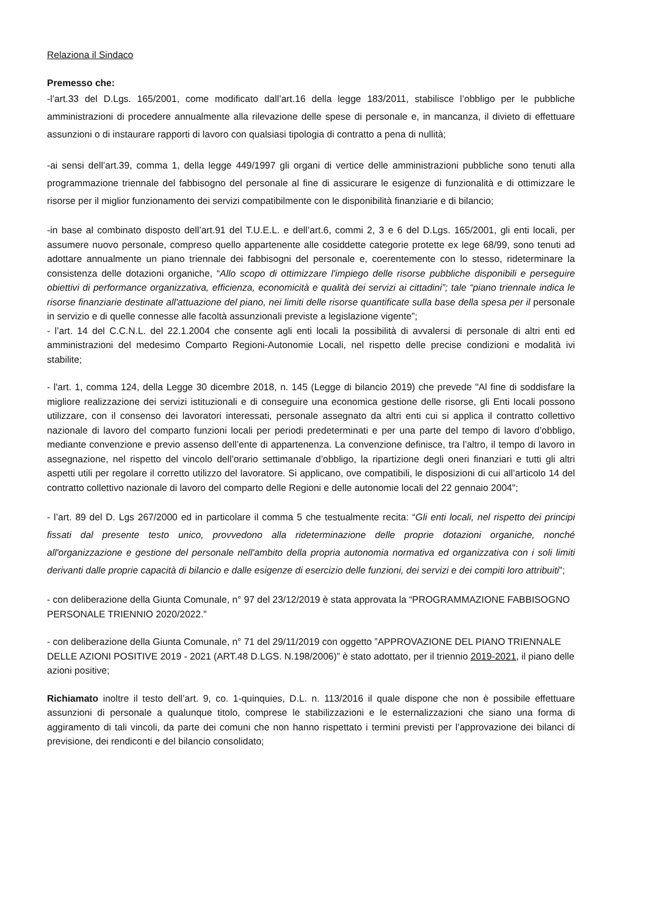Relaziona il Sindaco
Premesso che:
-l’art.33 del D.Lgs. 165/2001, come modificato dall’art.16 della legge 183/2011, stabilisce l’obbligo per le pubbliche amministrazioni di procedere annualmente alla rilevazione delle spese di personale e, in mancanza, il divieto di effettuare assunzioni o di instaurare rapporti di lavoro con qualsiasi tipologia di contratto a pena di nullità;
-ai sensi dell’art.39, comma 1, della legge 449/1997 gli organi di vertice delle amministrazioni pubbliche sono tenuti alla programmazione triennale del fabbisogno del personale al fine di assicurare le esigenze di funzionalità e di ottimizzare le risorse per il miglior funzionamento dei servizi compatibilmente con le disponibilità finanziarie e di bilancio;
-in base al combinato disposto dell’art.91 del T.U.E.L. e dell’art.6, commi 2, 3 e 6 del D.Lgs. 165/2001, gli enti locali, per assumere nuovo personale, compreso quello appartenente alle cosiddette categorie protette ex lege 68/99, sono tenuti ad adottare annualmente un piano triennale dei fabbisogni del personale e, coerentemente con lo stesso, rideterminare la consistenza delle dotazioni organiche, “Allo scopo di ottimizzare l'impiego delle risorse pubbliche disponibili e perseguire obiettivi di performance organizzativa, efficienza, economicità e qualità dei servizi ai cittadini”; tale “piano triennale indica le risorse finanziarie destinate all'attuazione del piano, nei limiti delle risorse quantificate sulla base della spesa per il personale in servizio e di quelle connesse alle facoltà assunzionali previste a legislazione vigente”;
- l’art. 14 del C.C.N.L. del 22.1.2004 che consente agli enti locali la possibilità di avvalersi di personale di altri enti ed amministrazioni del medesimo Comparto Regioni-Autonomie Locali, nel rispetto delle precise condizioni e modalità ivi stabilite;
- l'art. 1, comma 124, della Legge 30 dicembre 2018, n. 145 (Legge di bilancio 2019) che prevede "Al fine di soddisfare la migliore realizzazione dei servizi istituzionali e di conseguire una economica gestione delle risorse, gli Enti locali possono utilizzare, con il consenso dei lavoratori interessati, personale assegnato da altri enti cui si applica il contratto collettivo nazionale di lavoro del comparto funzioni locali per periodi predeterminati e per una parte del tempo di lavoro d’obbligo, mediante convenzione e previo assenso dell’ente di appartenenza. La convenzione definisce, tra l’altro, il tempo di lavoro in assegnazione, nel rispetto del vincolo dell’orario settimanale d’obbligo, la ripartizione degli oneri finanziari e tutti gli altri aspetti utili per regolare il corretto utilizzo del lavoratore. Si applicano, ove compatibili, le disposizioni di cui all’articolo 14 del contratto collettivo nazionale di lavoro del comparto delle Regioni e delle autonomie locali del 22 gennaio 2004";
- l’art. 89 del D. Lgs 267/2000 ed in particolare il comma 5 che testualmente recita: “Gli enti locali, nel rispetto dei principi fissati dal presente testo unico, provvedono alla rideterminazione delle proprie dotazioni organiche, nonché all'organizzazione e gestione del personale nell'ambito della propria autonomia normativa ed organizzativa con i soli limiti derivanti dalle proprie capacità di bilancio e dalle esigenze di esercizio delle funzioni, dei servizi e dei compiti loro attribuiti”;
- con deliberazione della Giunta Comunale, n° 97 del 23/12/2019 è stata approvata la “PROGRAMMAZIONE FABBISOGNO PERSONALE TRIENNIO 2020/2022.”
- con deliberazione della Giunta Comunale, n° 71 del 29/11/2019 con oggetto ”APPROVAZIONE DEL PIANO TRIENNALE DELLE AZIONI POSITIVE 2019 - 2021 (ART.48 D.LGS. N.198/2006)” è stato adottato, per il triennio 2019-2021, il piano delle azioni positive;
Richiamato inoltre il testo dell’art. 9, co. 1-quinquies, D.L. n. 113/2016 il quale dispone che non è possibile effettuare assunzioni di personale a qualunque titolo, comprese le stabilizzazioni e le esternalizzazioni che siano una forma di aggiramento di tali vincoli, da parte dei comuni che non hanno rispettato i termini previsti per l’approvazione dei bilanci di previsione, dei rendiconti e del bilancio consolidato;